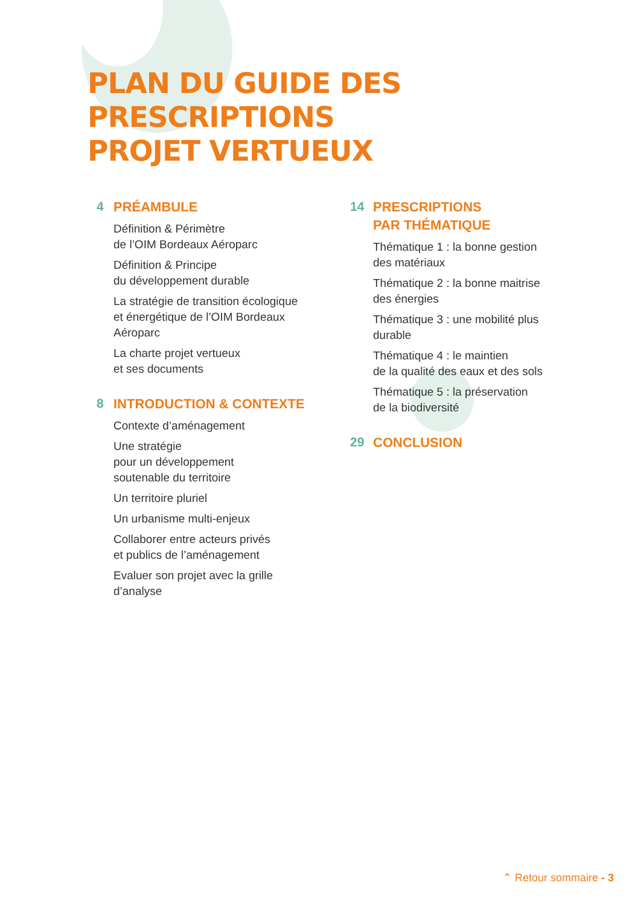PLAN DU GUIDE DES PRESCRIPTIONS
PROJET VERTUEUX
4
PRÉAMBULE
Définition & Périmètre
de l’OIM Bordeaux Aéroparc
Définition & Principe
du développement durable
La stratégie de transition écologique
et énergétique de l’OIM Bordeaux
Aéroparc
La charte projet vertueux
et ses documents
8
INTRODUCTION & CONTEXTE
Contexte d’aménagement
Une stratégie
pour un développement
soutenable du territoire
Un territoire pluriel
Un urbanisme multi-enjeux
Collaborer entre acteurs privés
et publics de l’aménagement
Evaluer son projet avec la grille
d’analyse
14
PRESCRIPTIONS
PAR THÉMATIQUE
Thématique 1 : la bonne gestion
des matériaux
Thématique 2 : la bonne maitrise
des énergies
Thématique 3 : une mobilité plus
durable
Thématique 4 : le maintien
de la qualité des eaux et des sols
Thématique 5 : la préservation
de la biodiversité
29
CONCLUSION
⌃ Retour sommaire - 3